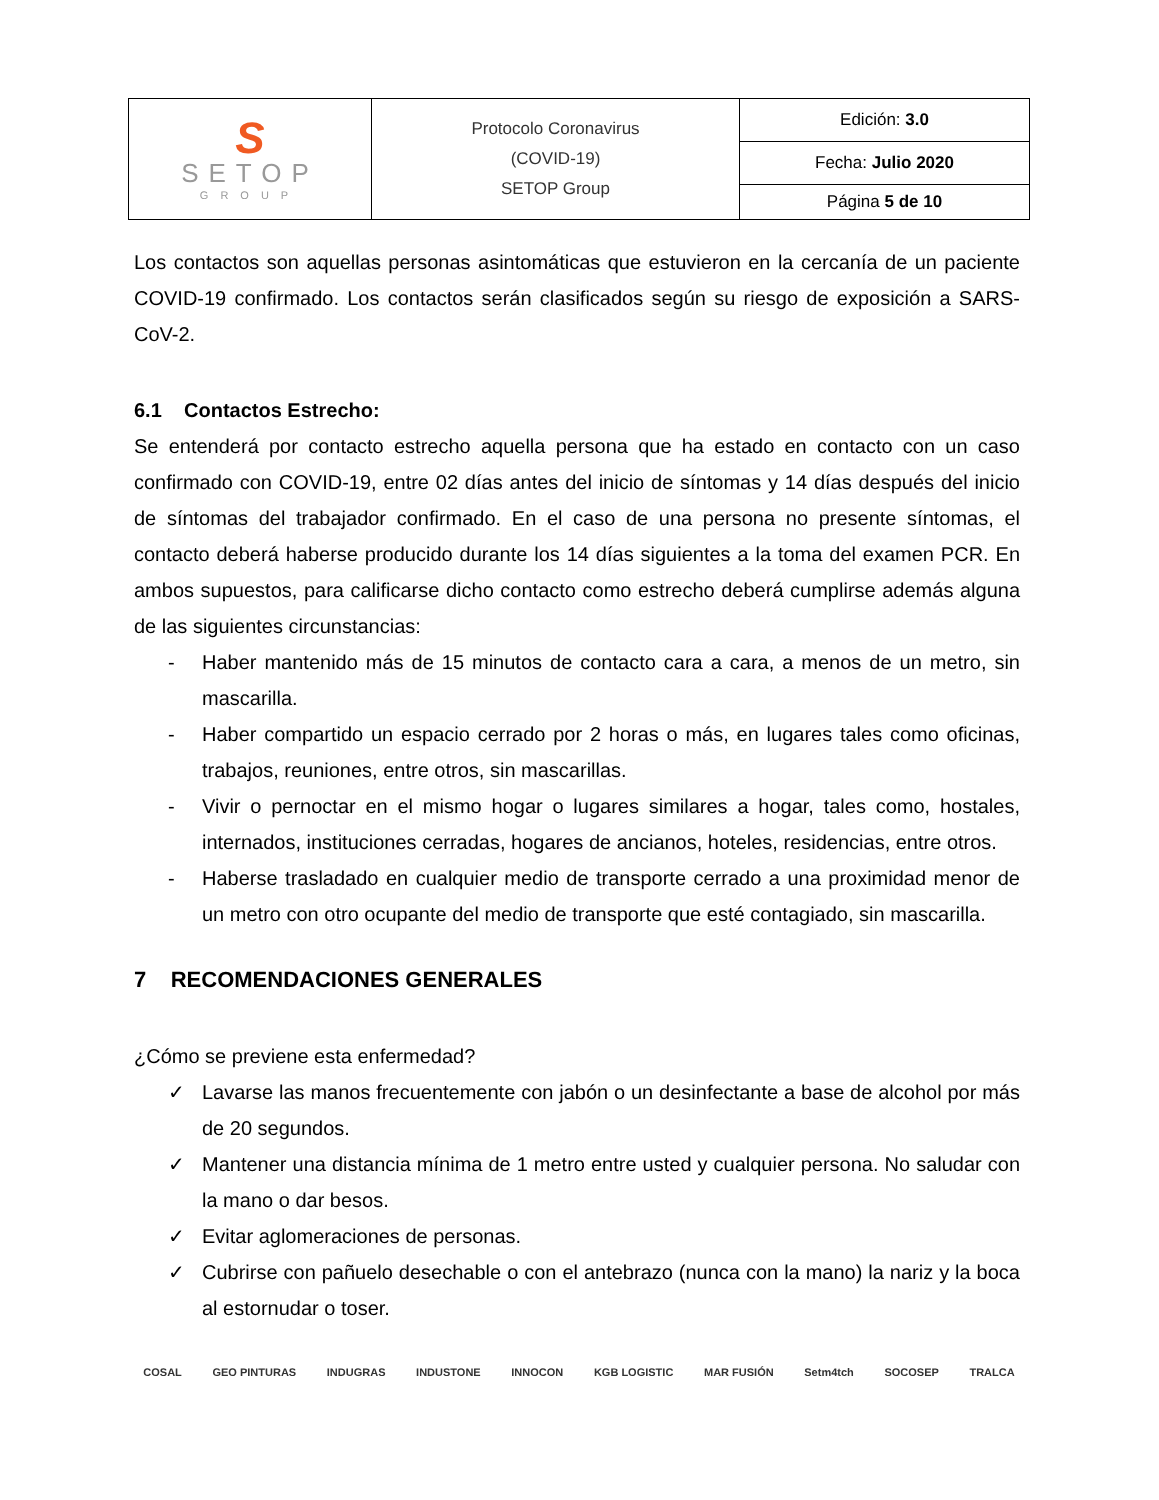| S SETOP GROUP | Protocolo Coronavirus (COVID-19) SETOP Group | Edición: 3.0 |
| | | Fecha: Julio 2020 |
| | | Página 5 de 10 |
Los contactos son aquellas personas asintomáticas que estuvieron en la cercanía de un paciente COVID-19 confirmado. Los contactos serán clasificados según su riesgo de exposición a SARS-CoV-2.
6.1 Contactos Estrecho:
Se entenderá por contacto estrecho aquella persona que ha estado en contacto con un caso confirmado con COVID-19, entre 02 días antes del inicio de síntomas y 14 días después del inicio de síntomas del trabajador confirmado. En el caso de una persona no presente síntomas, el contacto deberá haberse producido durante los 14 días siguientes a la toma del examen PCR. En ambos supuestos, para calificarse dicho contacto como estrecho deberá cumplirse además alguna de las siguientes circunstancias:
- Haber mantenido más de 15 minutos de contacto cara a cara, a menos de un metro, sin mascarilla.
- Haber compartido un espacio cerrado por 2 horas o más, en lugares tales como oficinas, trabajos, reuniones, entre otros, sin mascarillas.
- Vivir o pernoctar en el mismo hogar o lugares similares a hogar, tales como, hostales, internados, instituciones cerradas, hogares de ancianos, hoteles, residencias, entre otros.
- Haberse trasladado en cualquier medio de transporte cerrado a una proximidad menor de un metro con otro ocupante del medio de transporte que esté contagiado, sin mascarilla.
7 RECOMENDACIONES GENERALES
¿Cómo se previene esta enfermedad?
✓ Lavarse las manos frecuentemente con jabón o un desinfectante a base de alcohol por más de 20 segundos.
✓ Mantener una distancia mínima de 1 metro entre usted y cualquier persona. No saludar con la mano o dar besos.
✓ Evitar aglomeraciones de personas.
✓ Cubrirse con pañuelo desechable o con el antebrazo (nunca con la mano) la nariz y la boca al estornudar o toser.
COSAL GEO PINTURAS INDUGRAS INDUSTONE INNOCON KGB LOGISTIC MAR FUSIÓN Setm4tch SOCOSEP TRALCA